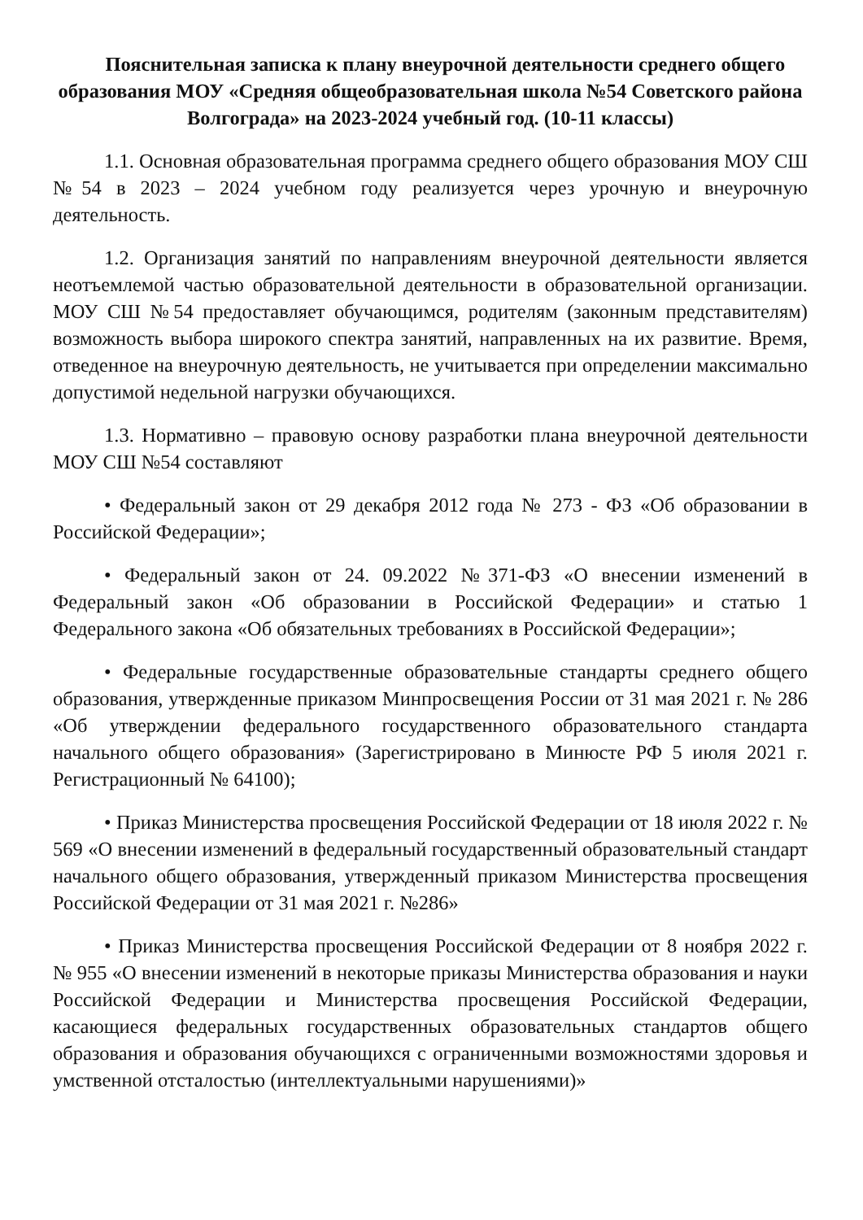Пояснительная записка к плану внеурочной деятельности среднего общего образования МОУ «Средняя общеобразовательная школа №54 Советского района Волгограда» на 2023-2024 учебный год. (10-11 классы)
1.1. Основная образовательная программа среднего общего образования МОУ СШ №54 в 2023 – 2024 учебном году реализуется через урочную и внеурочную деятельность.
1.2. Организация занятий по направлениям внеурочной деятельности является неотъемлемой частью образовательной деятельности в образовательной организации. МОУ СШ №54 предоставляет обучающимся, родителям (законным представителям) возможность выбора широкого спектра занятий, направленных на их развитие. Время, отведенное на внеурочную деятельность, не учитывается при определении максимально допустимой недельной нагрузки обучающихся.
1.3. Нормативно – правовую основу разработки плана внеурочной деятельности МОУ СШ №54 составляют
• Федеральный закон от 29 декабря 2012 года № 273 - ФЗ «Об образовании в Российской Федерации»;
• Федеральный закон от 24. 09.2022 №371-ФЗ «О внесении изменений в Федеральный закон «Об образовании в Российской Федерации» и статью 1 Федерального закона «Об обязательных требованиях в Российской Федерации»;
• Федеральные государственные образовательные стандарты среднего общего образования, утвержденные приказом Минпросвещения России от 31 мая 2021 г. № 286 «Об утверждении федерального государственного образовательного стандарта начального общего образования» (Зарегистрировано в Минюсте РФ 5 июля 2021 г. Регистрационный № 64100);
• Приказ Министерства просвещения Российской Федерации от 18 июля 2022 г. № 569 «О внесении изменений в федеральный государственный образовательный стандарт начального общего образования, утвержденный приказом Министерства просвещения Российской Федерации от 31 мая 2021 г. №286»
• Приказ Министерства просвещения Российской Федерации от 8 ноября 2022 г. № 955 «О внесении изменений в некоторые приказы Министерства образования и науки Российской Федерации и Министерства просвещения Российской Федерации, касающиеся федеральных государственных образовательных стандартов общего образования и образования обучающихся с ограниченными возможностями здоровья и умственной отсталостью (интеллектуальными нарушениями)»